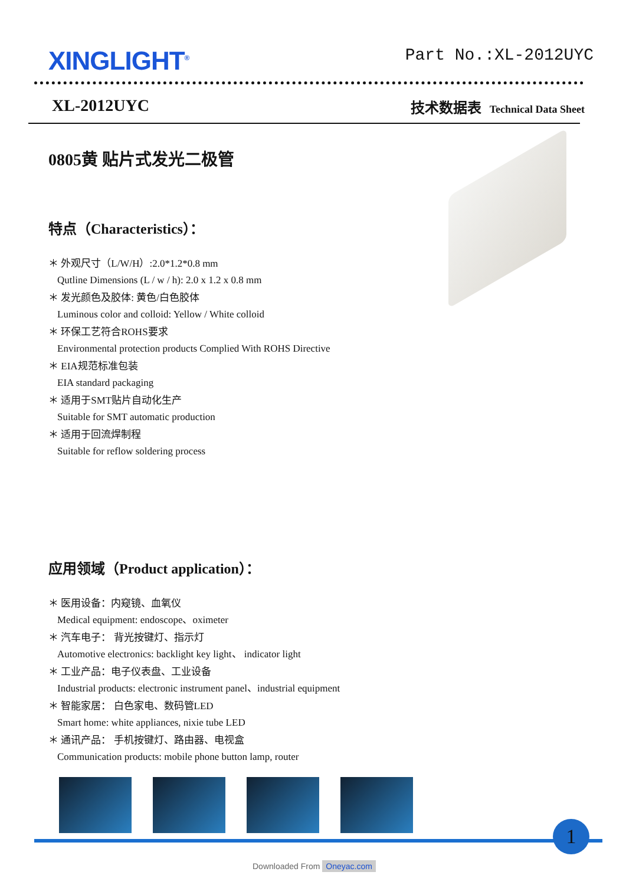XINGLIGHT<sup>®</sup>
Part No.:XL-2012UYC
XL-2012UYC
技术数据表 Technical Data Sheet
0805黄 贴片式发光二极管
特点（Characteristics）：
＊ 外观尺寸（L/W/H）:2.0*1.2*0.8 mm
Qutline Dimensions (L / w / h): 2.0 x 1.2 x 0.8 mm
＊ 发光颜色及胶体: 黄色/白色胶体
Luminous color and colloid: Yellow / White colloid
＊ 环保工艺符合ROHS要求
Environmental protection products Complied With ROHS Directive
＊ EIA规范标准包装
EIA standard packaging
＊ 适用于SMT贴片自动化生产
Suitable for SMT automatic production
＊ 适用于回流焊制程
Suitable for reflow soldering process
应用领域（Product application）：
＊ 医用设备：内窥镜、血氧仪
Medical equipment: endoscope、oximeter
＊ 汽车电子： 背光按键灯、指示灯
Automotive electronics: backlight key light、 indicator light
＊ 工业产品：电子仪表盘、工业设备
Industrial products: electronic instrument panel、industrial equipment
＊ 智能家居： 白色家电、数码管LED
Smart home: white appliances, nixie tube LED
＊ 通讯产品： 手机按键灯、路由器、电视盒
Communication products: mobile phone button lamp, router
1
Downloaded From Oneyac.com